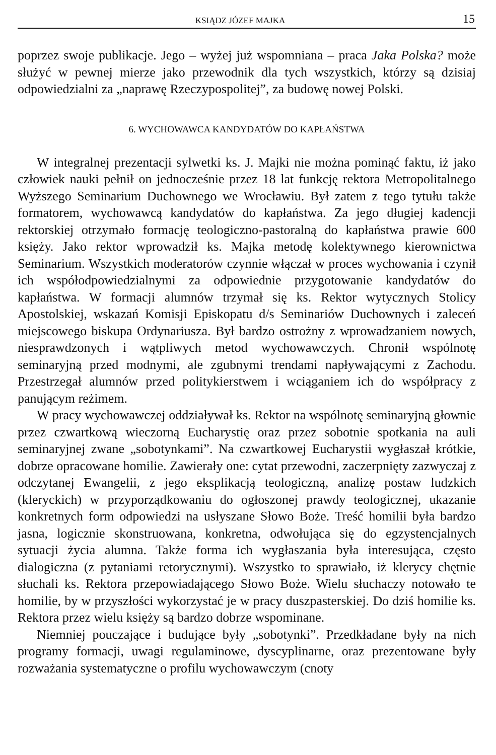KSIĄDZ JÓZEF MAJKA 15
poprzez swoje publikacje. Jego – wyżej już wspomniana – praca Jaka Polska? może służyć w pewnej mierze jako przewodnik dla tych wszystkich, którzy są dzisiaj odpowiedzialni za „naprawę Rzeczypospolitej”, za budowę nowej Polski.
6. WYCHOWAWCA KANDYDATÓW DO KAPŁAŃSTWA
W integralnej prezentacji sylwetki ks. J. Majki nie można pominąć faktu, iż jako człowiek nauki pełnił on jednocześnie przez 18 lat funkcję rektora Metropolitalnego Wyższego Seminarium Duchownego we Wrocławiu. Był zatem z tego tytułu także formatorem, wychowawcą kandydatów do kapłaństwa. Za jego długiej kadencji rektorskiej otrzymało formację teologiczno-pastoralną do kapłaństwa prawie 600 księży. Jako rektor wprowadził ks. Majka metodę kolektywnego kierownictwa Seminarium. Wszystkich moderatorów czynnie włączał w proces wychowania i czynił ich współodpowiedzialnymi za odpowiednie przygotowanie kandydatów do kapłaństwa. W formacji alumnów trzymał się ks. Rektor wytycznych Stolicy Apostolskiej, wskazań Komisji Episkopatu d/s Seminariów Duchownych i zaleceń miejscowego biskupa Ordynariusza. Był bardzo ostrożny z wprowadzaniem nowych, niesprawdzonych i wątpliwych metod wychowawczych. Chronił wspólnotę seminaryjną przed modnymi, ale zgubnymi trendami napływającymi z Zachodu. Przestrzegał alumnów przed politykierstwem i wciąganiem ich do współpracy z panującym reżimem.
W pracy wychowawczej oddziaływał ks. Rektor na wspólnotę seminaryjną głownie przez czwartkową wieczorną Eucharystię oraz przez sobotnie spotkania na auli seminaryjnej zwane „sobotynkami”. Na czwartkowej Eucharystii wygłaszał krótkie, dobrze opracowane homilie. Zawierały one: cytat przewodni, zaczerpnięty zazwyczaj z odczytanej Ewangelii, z jego eksplikacją teologiczną, analizę postaw ludzkich (kleryckich) w przyporządkowaniu do ogłoszonej prawdy teologicznej, ukazanie konkretnych form odpowiedzi na usłyszane Słowo Boże. Treść homilii była bardzo jasna, logicznie skonstruowana, konkretna, odwołująca się do egzystencjalnych sytuacji życia alumna. Także forma ich wygłaszania była interesująca, często dialogiczna (z pytaniami retorycznymi). Wszystko to sprawiało, iż klerycy chętnie słuchali ks. Rektora przepowiadającego Słowo Boże. Wielu słuchaczy notowało te homilie, by w przyszłości wykorzystać je w pracy duszpasterskiej. Do dziś homilie ks. Rektora przez wielu księży są bardzo dobrze wspominane.
Niemniej pouczające i budujące były „sobotynki”. Przedkładane były na nich programy formacji, uwagi regulaminowe, dyscyplinarne, oraz prezentowane były rozważania systematyczne o profilu wychowawczym (cnoty